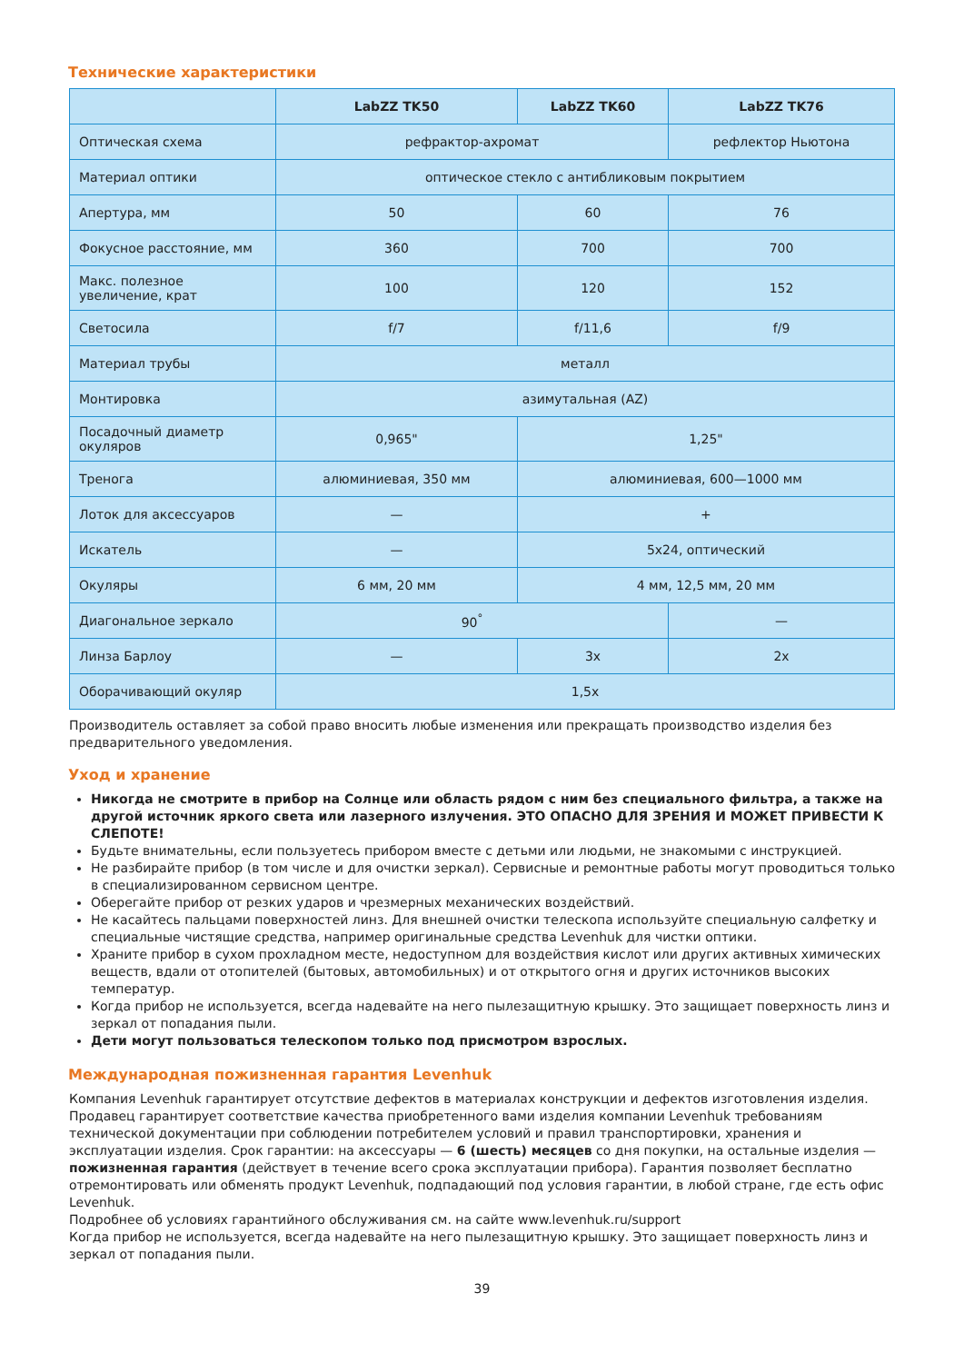Технические характеристики
| | LabZZ TK50 | LabZZ TK60 | LabZZ TK76 |
| --- | --- | --- | --- |
| Оптическая схема | рефрактор-ахромат | | рефлектор Ньютона |
| Материал оптики | оптическое стекло с антибликовым покрытием | | |
| Апертура, мм | 50 | 60 | 76 |
| Фокусное расстояние, мм | 360 | 700 | 700 |
| Макс. полезное увеличение, крат | 100 | 120 | 152 |
| Светосила | f/7 | f/11,6 | f/9 |
| Материал трубы | металл | | |
| Монтировка | азимутальная (AZ) | | |
| Посадочный диаметр окуляров | 0,965" | 1,25" | |
| Тренога | алюминиевая, 350 мм | алюминиевая, 600—1000 мм | |
| Лоток для аксессуаров | — | + | |
| Искатель | — | 5x24, оптический | |
| Окуляры | 6 мм, 20 мм | 4 мм, 12,5 мм, 20 мм | |
| Диагональное зеркало | 90<sup>°</sup> | | — |
| Линза Барлоу | — | 3x | 2x |
| Оборачивающий окуляр | 1,5x | | |
Производитель оставляет за собой право вносить любые изменения или прекращать производство изделия без предварительного уведомления.
Уход и хранение
Никогда не смотрите в прибор на Солнце или область рядом с ним без специального фильтра, а также на другой источник яркого света или лазерного излучения. ЭТО ОПАСНО ДЛЯ ЗРЕНИЯ И МОЖЕТ ПРИВЕСТИ К СЛЕПОТЕ!
Будьте внимательны, если пользуетесь прибором вместе с детьми или людьми, не знакомыми с инструкцией.
Не разбирайте прибор (в том числе и для очистки зеркал). Сервисные и ремонтные работы могут проводиться только в специализированном сервисном центре.
Оберегайте прибор от резких ударов и чрезмерных механических воздействий.
Не касайтесь пальцами поверхностей линз. Для внешней очистки телескопа используйте специальную салфетку и специальные чистящие средства, например оригинальные средства Levenhuk для чистки оптики.
Храните прибор в сухом прохладном месте, недоступном для воздействия кислот или других активных химических веществ, вдали от отопителей (бытовых, автомобильных) и от открытого огня и других источников высоких температур.
Когда прибор не используется, всегда надевайте на него пылезащитную крышку. Это защищает поверхность линз и зеркал от попадания пыли.
Дети могут пользоваться телескопом только под присмотром взрослых.
Международная пожизненная гарантия Levenhuk
Компания Levenhuk гарантирует отсутствие дефектов в материалах конструкции и дефектов изготовления изделия. Продавец гарантирует соответствие качества приобретенного вами изделия компании Levenhuk требованиям технической документации при соблюдении потребителем условий и правил транспортировки, хранения и эксплуатации изделия. Срок гарантии: на аксессуары — 6 (шесть) месяцев со дня покупки, на остальные изделия — пожизненная гарантия (действует в течение всего срока эксплуатации прибора). Гарантия позволяет бесплатно отремонтировать или обменять продукт Levenhuk, подпадающий под условия гарантии, в любой стране, где есть офис Levenhuk.
Подробнее об условиях гарантийного обслуживания см. на сайте www.levenhuk.ru/support
Когда прибор не используется, всегда надевайте на него пылезащитную крышку. Это защищает поверхность линз и зеркал от попадания пыли.
39